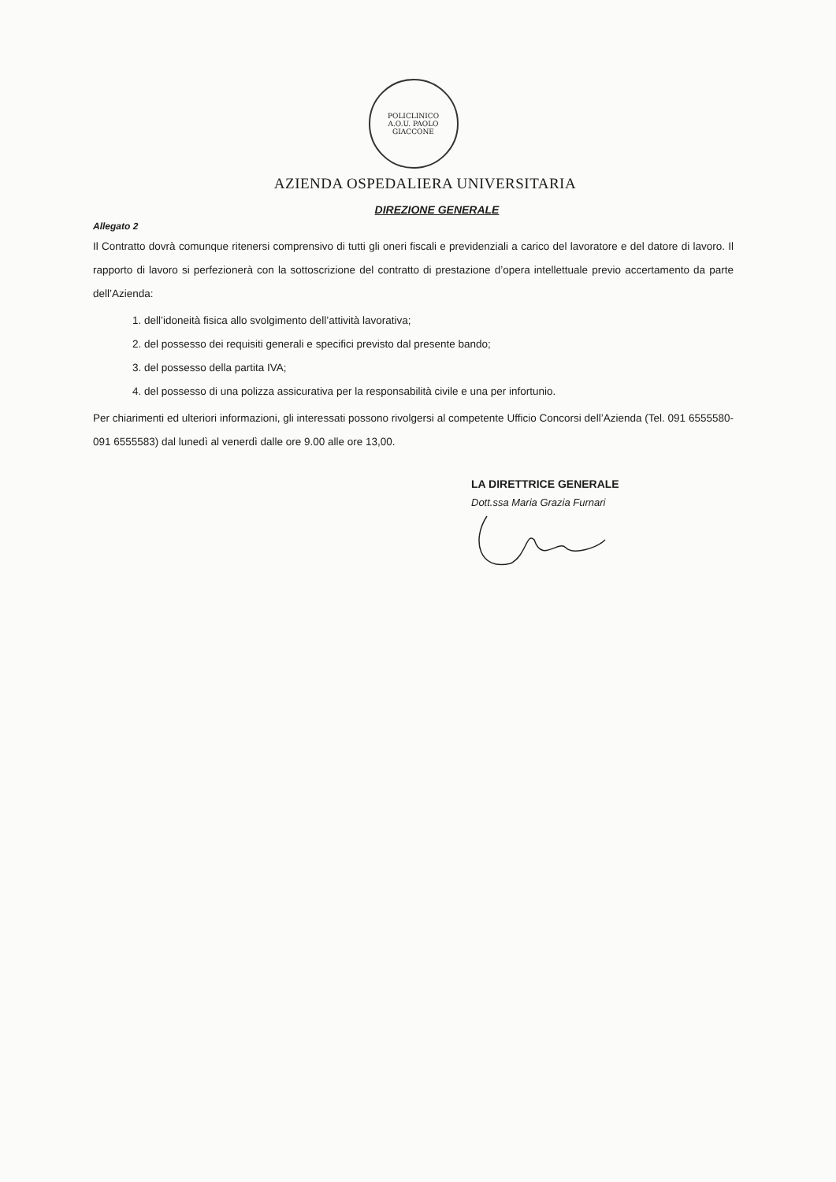POLICLINICO
A.O.U. PAOLO
GIACCONE
AZIENDA OSPEDALIERA UNIVERSITARIA
DIREZIONE GENERALE
Allegato 2
Il Contratto dovrà comunque ritenersi comprensivo di tutti gli oneri fiscali e previdenziali a carico del lavoratore e del datore di lavoro. Il rapporto di lavoro si perfezionerà con la sottoscrizione del contratto di prestazione d’opera intellettuale previo accertamento da parte dell’Azienda:
1. dell’idoneità fisica allo svolgimento dell’attività lavorativa;
2. del possesso dei requisiti generali e specifici previsto dal presente bando;
3. del possesso della partita IVA;
4. del possesso di una polizza assicurativa per la responsabilità civile e una per infortunio.
Per chiarimenti ed ulteriori informazioni, gli interessati possono rivolgersi al competente Ufficio Concorsi dell’Azienda (Tel. 091 6555580- 091 6555583) dal lunedì al venerdì dalle ore 9.00 alle ore 13,00.
LA DIRETTRICE GENERALE
Dott.ssa Maria Grazia Furnari